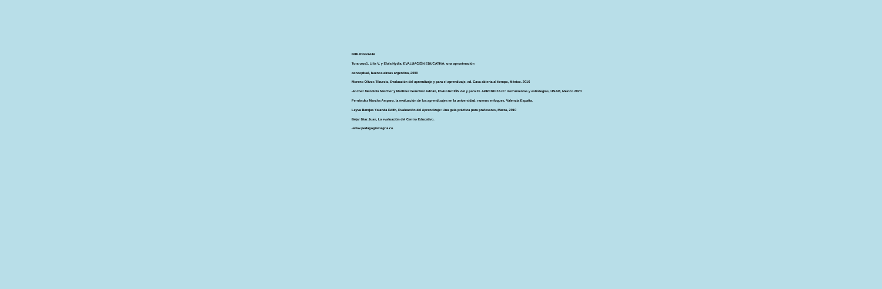BIBLIOGRAFIA
Toranzos1, Lilia V. y Elola Nydia, EVALUACIÓN EDUCATIVA: una aproximación
conceptual, buenos aireas argentina, 2000
Moreno Olivos Tiburcio, Evaluación del aprendizaje y para el aprendizaje, ed. Casa abierta al tiempo, México. 2016
-ánchez Mendiola Melchor y Martínez González Adrián, EVALUACIÓN del y para EL APRENDIZAJE: instrumentos y estrategias, UNAM, México 2020
Fernández Marcha Amparo, la evaluación de los aprendizajes en la universidad: nuevos enfoques, Valencia España.
Leyva Barajas Yolanda Edith, Evaluación del Aprendizaje: Una guía práctica para profesores, Marzo, 2010
Béjar Díaz Juan, La evaluación del Centro Educativo.
-www.pedagogiamagna.co